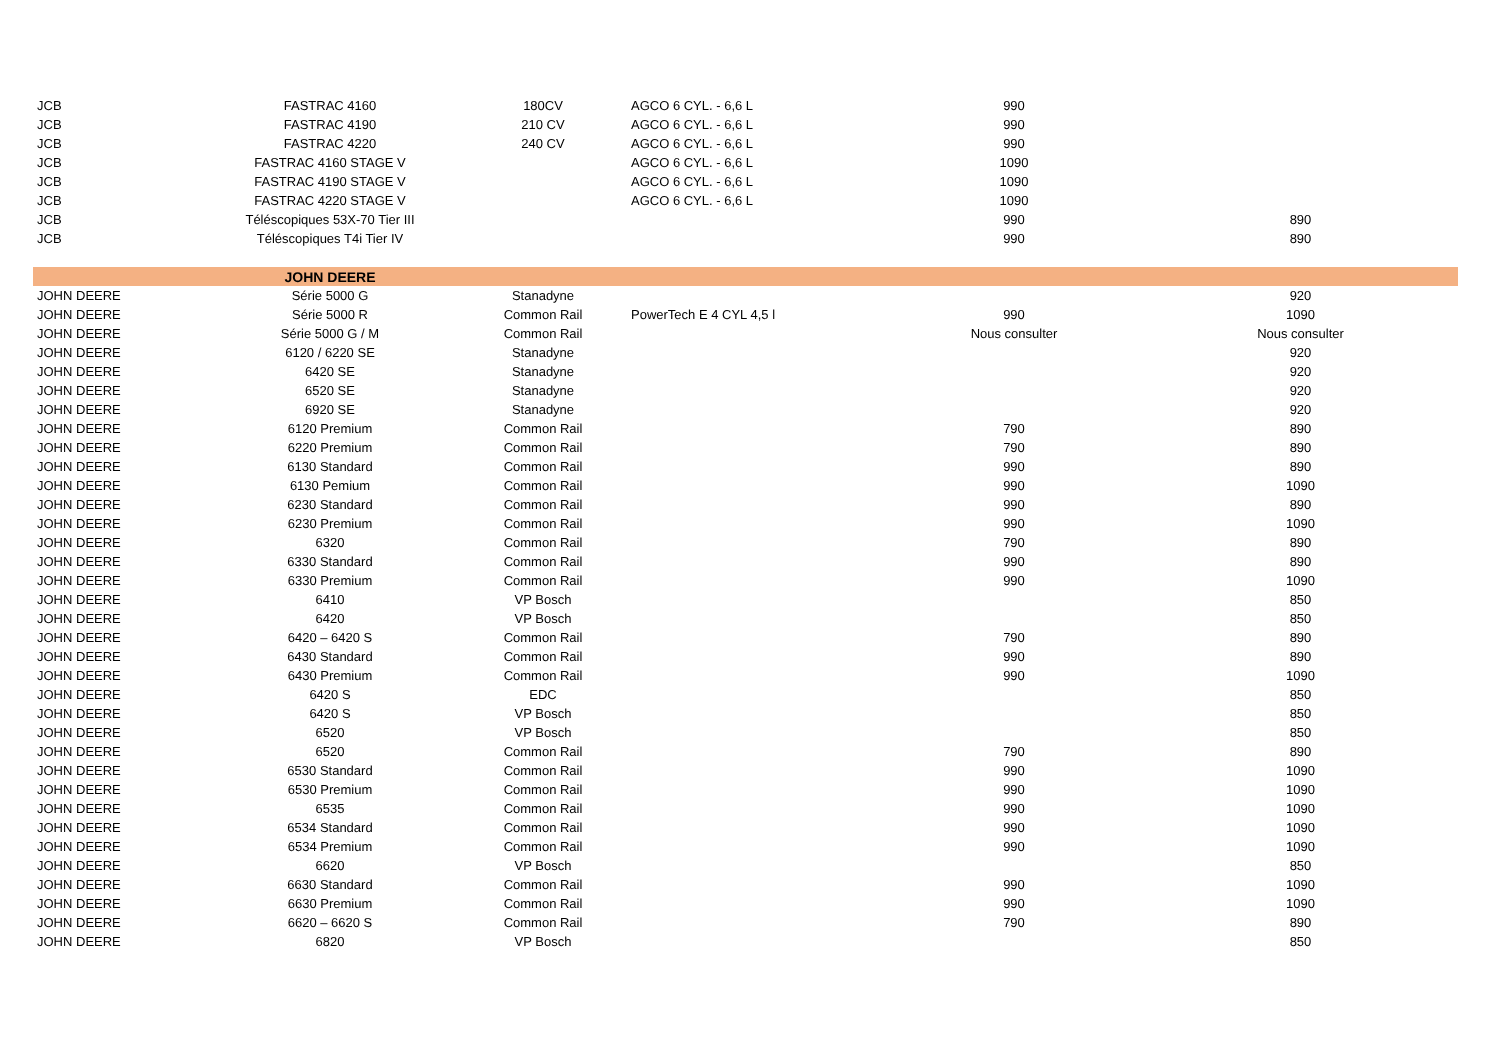| JCB | FASTRAC 4160 | 180CV | AGCO 6 CYL. - 6,6 L | 990 | |
| JCB | FASTRAC 4190 | 210 CV | AGCO 6 CYL. - 6,6 L | 990 | |
| JCB | FASTRAC 4220 | 240 CV | AGCO 6 CYL. - 6,6 L | 990 | |
| JCB | FASTRAC 4160 STAGE V | | AGCO 6 CYL. - 6,6 L | 1090 | |
| JCB | FASTRAC 4190 STAGE V | | AGCO 6 CYL. - 6,6 L | 1090 | |
| JCB | FASTRAC 4220 STAGE V | | AGCO 6 CYL. - 6,6 L | 1090 | |
| JCB | Téléscopiques 53X-70 Tier III | | | 990 | 890 |
| JCB | Téléscopiques T4i Tier IV | | | 990 | 890 |
| | JOHN DEERE | | | | |
| JOHN DEERE | Série 5000 G | Stanadyne | | | 920 |
| JOHN DEERE | Série 5000 R | Common Rail | PowerTech E 4 CYL 4,5 l | 990 | 1090 |
| JOHN DEERE | Série 5000 G / M | Common Rail | | Nous consulter | Nous consulter |
| JOHN DEERE | 6120 / 6220 SE | Stanadyne | | | 920 |
| JOHN DEERE | 6420 SE | Stanadyne | | | 920 |
| JOHN DEERE | 6520 SE | Stanadyne | | | 920 |
| JOHN DEERE | 6920 SE | Stanadyne | | | 920 |
| JOHN DEERE | 6120 Premium | Common Rail | | 790 | 890 |
| JOHN DEERE | 6220 Premium | Common Rail | | 790 | 890 |
| JOHN DEERE | 6130 Standard | Common Rail | | 990 | 890 |
| JOHN DEERE | 6130 Pemium | Common Rail | | 990 | 1090 |
| JOHN DEERE | 6230 Standard | Common Rail | | 990 | 890 |
| JOHN DEERE | 6230 Premium | Common Rail | | 990 | 1090 |
| JOHN DEERE | 6320 | Common Rail | | 790 | 890 |
| JOHN DEERE | 6330 Standard | Common Rail | | 990 | 890 |
| JOHN DEERE | 6330 Premium | Common Rail | | 990 | 1090 |
| JOHN DEERE | 6410 | VP Bosch | | | 850 |
| JOHN DEERE | 6420 | VP Bosch | | | 850 |
| JOHN DEERE | 6420 – 6420 S | Common Rail | | 790 | 890 |
| JOHN DEERE | 6430 Standard | Common Rail | | 990 | 890 |
| JOHN DEERE | 6430 Premium | Common Rail | | 990 | 1090 |
| JOHN DEERE | 6420 S | EDC | | | 850 |
| JOHN DEERE | 6420 S | VP Bosch | | | 850 |
| JOHN DEERE | 6520 | VP Bosch | | | 850 |
| JOHN DEERE | 6520 | Common Rail | | 790 | 890 |
| JOHN DEERE | 6530 Standard | Common Rail | | 990 | 1090 |
| JOHN DEERE | 6530 Premium | Common Rail | | 990 | 1090 |
| JOHN DEERE | 6535 | Common Rail | | 990 | 1090 |
| JOHN DEERE | 6534 Standard | Common Rail | | 990 | 1090 |
| JOHN DEERE | 6534 Premium | Common Rail | | 990 | 1090 |
| JOHN DEERE | 6620 | VP Bosch | | | 850 |
| JOHN DEERE | 6630 Standard | Common Rail | | 990 | 1090 |
| JOHN DEERE | 6630 Premium | Common Rail | | 990 | 1090 |
| JOHN DEERE | 6620 – 6620 S | Common Rail | | 790 | 890 |
| JOHN DEERE | 6820 | VP Bosch | | | 850 |